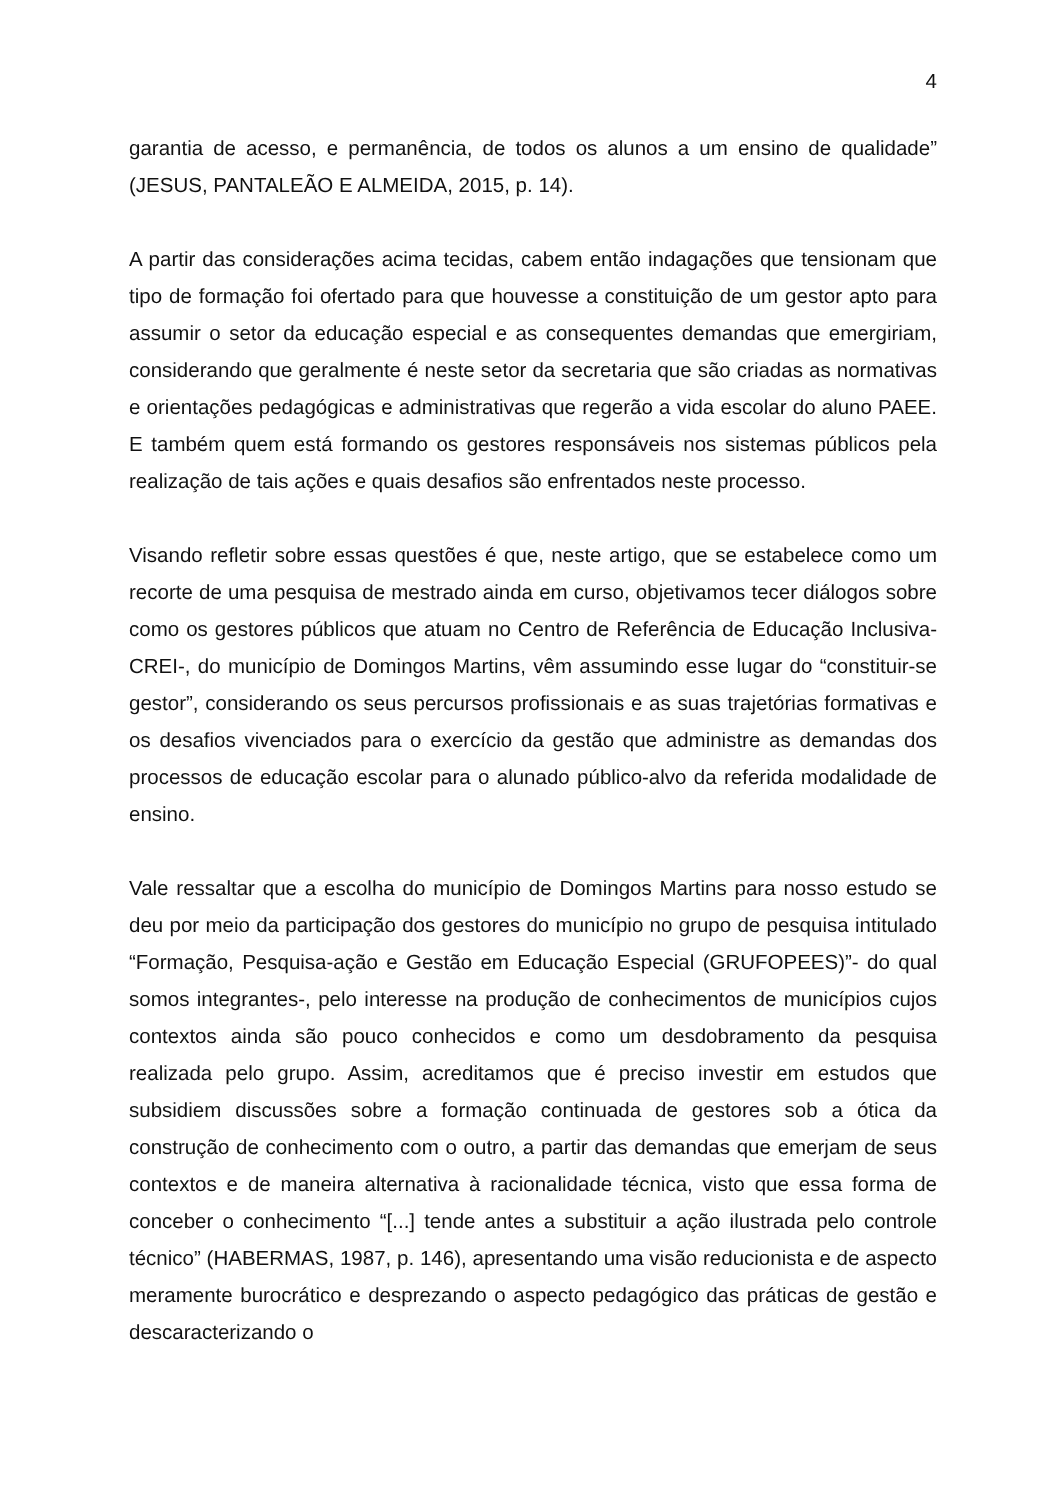4
garantia de acesso, e permanência, de todos os alunos a um ensino de qualidade” (JESUS, PANTALEÃO E ALMEIDA, 2015, p. 14).
A partir das considerações acima tecidas, cabem então indagações que tensionam que tipo de formação foi ofertado para que houvesse a constituição de um gestor apto para assumir o setor da educação especial e as consequentes demandas que emergiriam, considerando que geralmente é neste setor da secretaria que são criadas as normativas e orientações pedagógicas e administrativas que regerão a vida escolar do aluno PAEE. E também quem está formando os gestores responsáveis nos sistemas públicos pela realização de tais ações e quais desafios são enfrentados neste processo.
Visando refletir sobre essas questões é que, neste artigo, que se estabelece como um recorte de uma pesquisa de mestrado ainda em curso, objetivamos tecer diálogos sobre como os gestores públicos que atuam no Centro de Referência de Educação Inclusiva-CREI-, do município de Domingos Martins, vêm assumindo esse lugar do “constituir-se gestor”, considerando os seus percursos profissionais e as suas trajetórias formativas e os desafios vivenciados para o exercício da gestão que administre as demandas dos processos de educação escolar para o alunado público-alvo da referida modalidade de ensino.
Vale ressaltar que a escolha do município de Domingos Martins para nosso estudo se deu por meio da participação dos gestores do município no grupo de pesquisa intitulado “Formação, Pesquisa-ação e Gestão em Educação Especial (GRUFOPEES)”- do qual somos integrantes-, pelo interesse na produção de conhecimentos de municípios cujos contextos ainda são pouco conhecidos e como um desdobramento da pesquisa realizada pelo grupo. Assim, acreditamos que é preciso investir em estudos que subsidiem discussões sobre a formação continuada de gestores sob a ótica da construção de conhecimento com o outro, a partir das demandas que emerjam de seus contextos e de maneira alternativa à racionalidade técnica, visto que essa forma de conceber o conhecimento “[...] tende antes a substituir a ação ilustrada pelo controle técnico” (HABERMAS, 1987, p. 146), apresentando uma visão reducionista e de aspecto meramente burocrático e desprezando o aspecto pedagógico das práticas de gestão e descaracterizando o